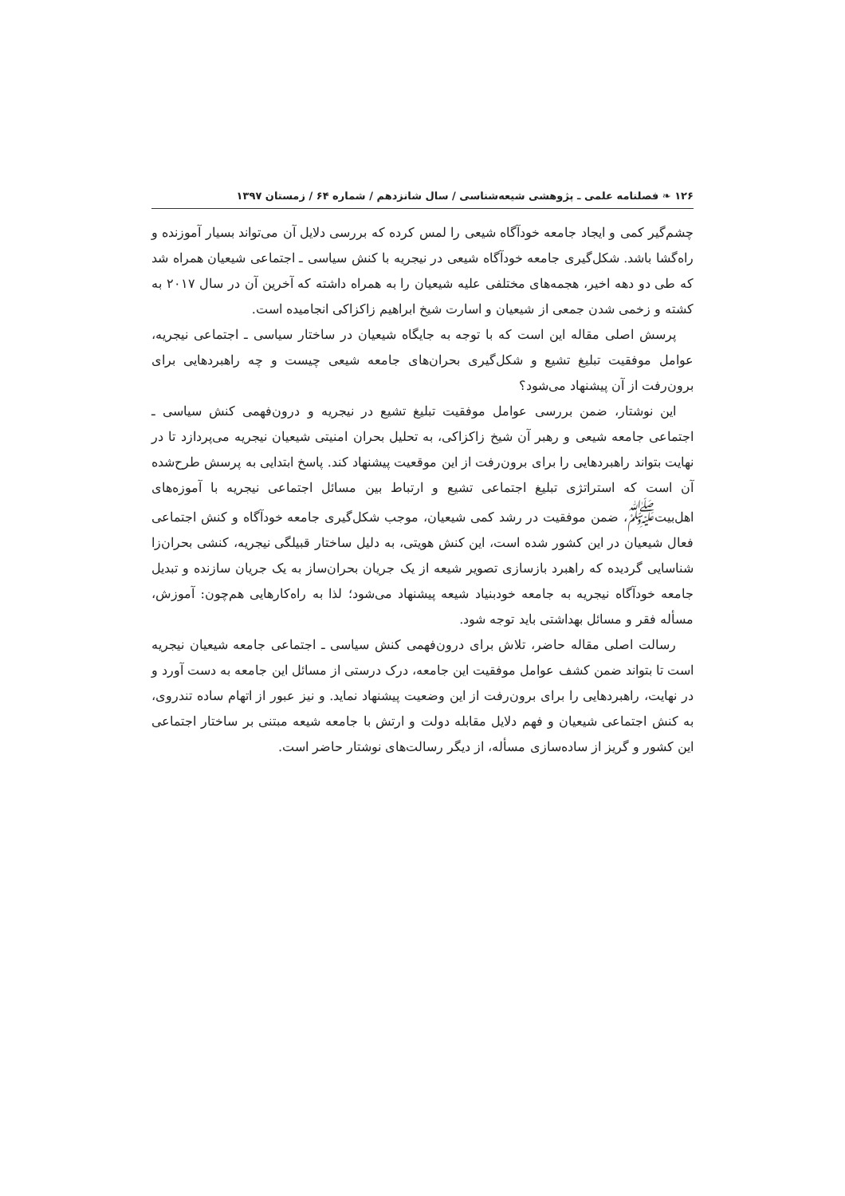۱۲۶ ❧ فصلنامه علمی ـ پژوهشی شیعه‌شناسی / سال شانزدهم / شماره ۶۴ / زمستان ۱۳۹۷
چشم‌گیر کمی و ایجاد جامعه خودآگاه شیعی را لمس کرده که بررسی دلایل آن می‌تواند بسیار آموزنده و راه‌گشا باشد. شکل‌گیری جامعه خودآگاه شیعی در نیجریه با کنش سیاسی ـ اجتماعی شیعیان همراه شد که طی دو دهه اخیر، هجمه‌های مختلفی علیه شیعیان را به همراه داشته که آخرین آن در سال ۲۰۱۷ به کشته و زخمی شدن جمعی از شیعیان و اسارت شیخ ابراهیم زاکزاکی انجامیده است.
پرسش اصلی مقاله این است که با توجه به جایگاه شیعیان در ساختار سیاسی ـ اجتماعی نیجریه، عوامل موفقیت تبلیغ تشیع و شکل‌گیری بحران‌های جامعه شیعی چیست و چه راهبردهایی برای برون‌رفت از آن پیشنهاد می‌شود؟
این نوشتار، ضمن بررسی عوامل موفقیت تبلیغ تشیع در نیجریه و درون‌فهمی کنش سیاسی ـ اجتماعی جامعه شیعی و رهبر آن شیخ زاکزاکی، به تحلیل بحران امنیتی شیعیان نیجریه می‌پردازد تا در نهایت بتواند راهبردهایی را برای برون‌رفت از این موقعیت پیشنهاد کند. پاسخ ابتدایی به پرسش طرح‌شده آن است که استراتژی تبلیغ اجتماعی تشیع و ارتباط بین مسائل اجتماعی نیجریه با آموزه‌های اهل‌بیت<sup>ﷺ</sup>، ضمن موفقیت در رشد کمی شیعیان، موجب شکل‌گیری جامعه خودآگاه و کنش اجتماعی فعال شیعیان در این کشور شده است، این کنش هویتی، به دلیل ساختار قبیلگی نیجریه، کنشی بحران‌زا شناسایی گردیده که راهبرد بازسازی تصویر شیعه از یک جریان بحران‌ساز به یک جریان سازنده و تبدیل جامعه خودآگاه نیجریه به جامعه خودبنیاد شیعه پیشنهاد می‌شود؛ لذا به راه‌کارهایی هم‌چون: آموزش، مسأله فقر و مسائل بهداشتی باید توجه شود.
رسالت اصلی مقاله حاضر، تلاش برای درون‌فهمی کنش سیاسی ـ اجتماعی جامعه شیعیان نیجریه است تا بتواند ضمن کشف عوامل موفقیت این جامعه، درک درستی از مسائل این جامعه به دست آورد و در نهایت، راهبردهایی را برای برون‌رفت از این وضعیت پیشنهاد نماید. و نیز عبور از اتهام ساده تندروی، به کنش اجتماعی شیعیان و فهم دلایل مقابله دولت و ارتش با جامعه شیعه مبتنی بر ساختار اجتماعی این کشور و گریز از ساده‌سازی مسأله، از دیگر رسالت‌های نوشتار حاضر است.